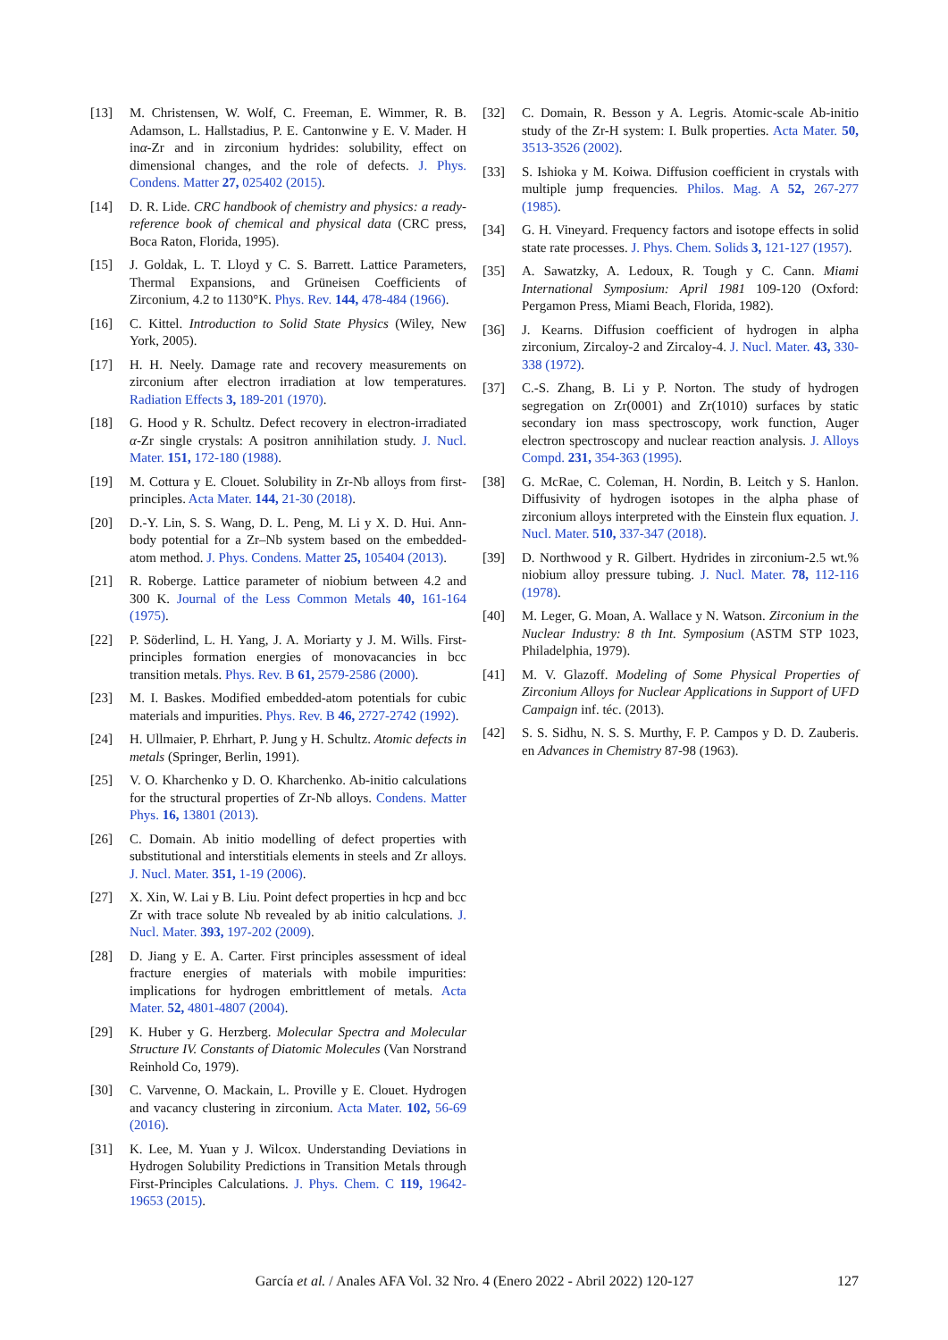[13] M. Christensen, W. Wolf, C. Freeman, E. Wimmer, R. B. Adamson, L. Hallstadius, P. E. Cantonwine y E. V. Mader. H inα-Zr and in zirconium hydrides: solubility, effect on dimensional changes, and the role of defects. J. Phys. Condens. Matter 27, 025402 (2015).
[14] D. R. Lide. CRC handbook of chemistry and physics: a ready-reference book of chemical and physical data (CRC press, Boca Raton, Florida, 1995).
[15] J. Goldak, L. T. Lloyd y C. S. Barrett. Lattice Parameters, Thermal Expansions, and Grüneisen Coefficients of Zirconium, 4.2 to 1130°K. Phys. Rev. 144, 478-484 (1966).
[16] C. Kittel. Introduction to Solid State Physics (Wiley, New York, 2005).
[17] H. H. Neely. Damage rate and recovery measurements on zirconium after electron irradiation at low temperatures. Radiation Effects 3, 189-201 (1970).
[18] G. Hood y R. Schultz. Defect recovery in electron-irradiated α-Zr single crystals: A positron annihilation study. J. Nucl. Mater. 151, 172-180 (1988).
[19] M. Cottura y E. Clouet. Solubility in Zr-Nb alloys from first-principles. Acta Mater. 144, 21-30 (2018).
[20] D.-Y. Lin, S. S. Wang, D. L. Peng, M. Li y X. D. Hui. Ann-body potential for a Zr–Nb system based on the embedded-atom method. J. Phys. Condens. Matter 25, 105404 (2013).
[21] R. Roberge. Lattice parameter of niobium between 4.2 and 300 K. Journal of the Less Common Metals 40, 161-164 (1975).
[22] P. Söderlind, L. H. Yang, J. A. Moriarty y J. M. Wills. First-principles formation energies of monovacancies in bcc transition metals. Phys. Rev. B 61, 2579-2586 (2000).
[23] M. I. Baskes. Modified embedded-atom potentials for cubic materials and impurities. Phys. Rev. B 46, 2727-2742 (1992).
[24] H. Ullmaier, P. Ehrhart, P. Jung y H. Schultz. Atomic defects in metals (Springer, Berlin, 1991).
[25] V. O. Kharchenko y D. O. Kharchenko. Ab-initio calculations for the structural properties of Zr-Nb alloys. Condens. Matter Phys. 16, 13801 (2013).
[26] C. Domain. Ab initio modelling of defect properties with substitutional and interstitials elements in steels and Zr alloys. J. Nucl. Mater. 351, 1-19 (2006).
[27] X. Xin, W. Lai y B. Liu. Point defect properties in hcp and bcc Zr with trace solute Nb revealed by ab initio calculations. J. Nucl. Mater. 393, 197-202 (2009).
[28] D. Jiang y E. A. Carter. First principles assessment of ideal fracture energies of materials with mobile impurities: implications for hydrogen embrittlement of metals. Acta Mater. 52, 4801-4807 (2004).
[29] K. Huber y G. Herzberg. Molecular Spectra and Molecular Structure IV. Constants of Diatomic Molecules (Van Norstrand Reinhold Co, 1979).
[30] C. Varvenne, O. Mackain, L. Proville y E. Clouet. Hydrogen and vacancy clustering in zirconium. Acta Mater. 102, 56-69 (2016).
[31] K. Lee, M. Yuan y J. Wilcox. Understanding Deviations in Hydrogen Solubility Predictions in Transition Metals through First-Principles Calculations. J. Phys. Chem. C 119, 19642-19653 (2015).
[32] C. Domain, R. Besson y A. Legris. Atomic-scale Ab-initio study of the Zr-H system: I. Bulk properties. Acta Mater. 50, 3513-3526 (2002).
[33] S. Ishioka y M. Koiwa. Diffusion coefficient in crystals with multiple jump frequencies. Philos. Mag. A 52, 267-277 (1985).
[34] G. H. Vineyard. Frequency factors and isotope effects in solid state rate processes. J. Phys. Chem. Solids 3, 121-127 (1957).
[35] A. Sawatzky, A. Ledoux, R. Tough y C. Cann. Miami International Symposium: April 1981 109-120 (Oxford: Pergamon Press, Miami Beach, Florida, 1982).
[36] J. Kearns. Diffusion coefficient of hydrogen in alpha zirconium, Zircaloy-2 and Zircaloy-4. J. Nucl. Mater. 43, 330-338 (1972).
[37] C.-S. Zhang, B. Li y P. Norton. The study of hydrogen segregation on Zr(0001) and Zr(1010) surfaces by static secondary ion mass spectroscopy, work function, Auger electron spectroscopy and nuclear reaction analysis. J. Alloys Compd. 231, 354-363 (1995).
[38] G. McRae, C. Coleman, H. Nordin, B. Leitch y S. Hanlon. Diffusivity of hydrogen isotopes in the alpha phase of zirconium alloys interpreted with the Einstein flux equation. J. Nucl. Mater. 510, 337-347 (2018).
[39] D. Northwood y R. Gilbert. Hydrides in zirconium-2.5 wt.% niobium alloy pressure tubing. J. Nucl. Mater. 78, 112-116 (1978).
[40] M. Leger, G. Moan, A. Wallace y N. Watson. Zirconium in the Nuclear Industry: 8 th Int. Symposium (ASTM STP 1023, Philadelphia, 1979).
[41] M. V. Glazoff. Modeling of Some Physical Properties of Zirconium Alloys for Nuclear Applications in Support of UFD Campaign inf. téc. (2013).
[42] S. S. Sidhu, N. S. S. Murthy, F. P. Campos y D. D. Zauberis. en Advances in Chemistry 87-98 (1963).
García et al. / Anales AFA Vol. 32 Nro. 4 (Enero 2022 - Abril 2022) 120-127
127